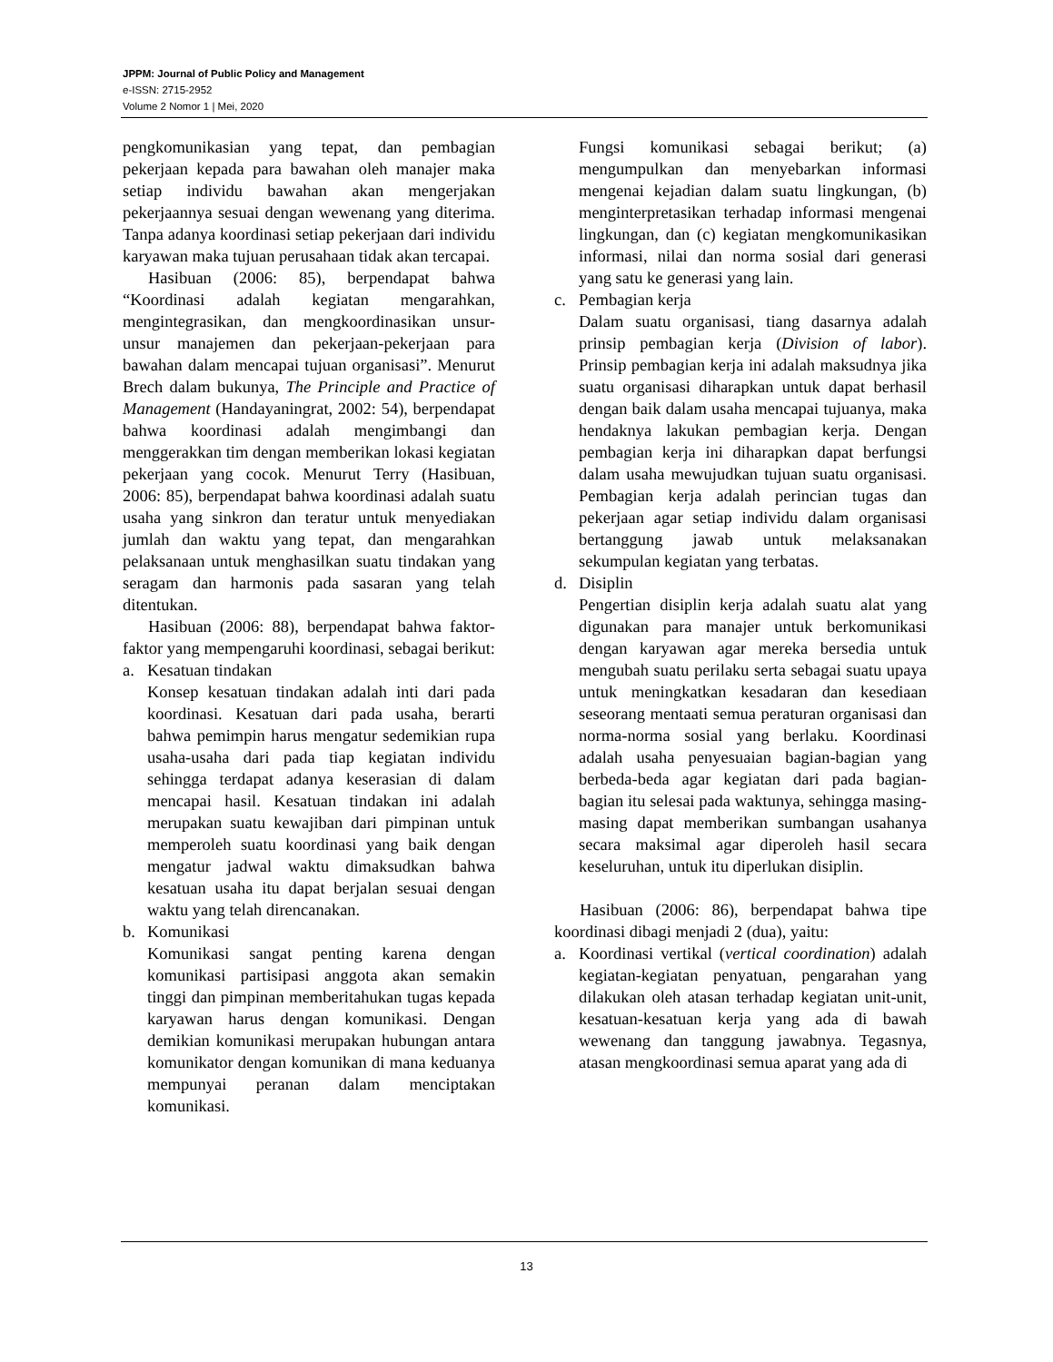JPPM: Journal of Public Policy and Management
e-ISSN: 2715-2952
Volume 2 Nomor 1 | Mei, 2020
pengkomunikasian yang tepat, dan pembagian pekerjaan kepada para bawahan oleh manajer maka setiap individu bawahan akan mengerjakan pekerjaannya sesuai dengan wewenang yang diterima. Tanpa adanya koordinasi setiap pekerjaan dari individu karyawan maka tujuan perusahaan tidak akan tercapai.
Hasibuan (2006: 85), berpendapat bahwa “Koordinasi adalah kegiatan mengarahkan, mengintegrasikan, dan mengkoordinasikan unsur-unsur manajemen dan pekerjaan-pekerjaan para bawahan dalam mencapai tujuan organisasi”. Menurut Brech dalam bukunya, The Principle and Practice of Management (Handayaningrat, 2002: 54), berpendapat bahwa koordinasi adalah mengimbangi dan menggerakkan tim dengan memberikan lokasi kegiatan pekerjaan yang cocok. Menurut Terry (Hasibuan, 2006: 85), berpendapat bahwa koordinasi adalah suatu usaha yang sinkron dan teratur untuk menyediakan jumlah dan waktu yang tepat, dan mengarahkan pelaksanaan untuk menghasilkan suatu tindakan yang seragam dan harmonis pada sasaran yang telah ditentukan.
Hasibuan (2006: 88), berpendapat bahwa faktor-faktor yang mempengaruhi koordinasi, sebagai berikut:
a. Kesatuan tindakan
Konsep kesatuan tindakan adalah inti dari pada koordinasi. Kesatuan dari pada usaha, berarti bahwa pemimpin harus mengatur sedemikian rupa usaha-usaha dari pada tiap kegiatan individu sehingga terdapat adanya keserasian di dalam mencapai hasil. Kesatuan tindakan ini adalah merupakan suatu kewajiban dari pimpinan untuk memperoleh suatu koordinasi yang baik dengan mengatur jadwal waktu dimaksudkan bahwa kesatuan usaha itu dapat berjalan sesuai dengan waktu yang telah direncanakan.
b. Komunikasi
Komunikasi sangat penting karena dengan komunikasi partisipasi anggota akan semakin tinggi dan pimpinan memberitahukan tugas kepada karyawan harus dengan komunikasi. Dengan demikian komunikasi merupakan hubungan antara komunikator dengan komunikan di mana keduanya mempunyai peranan dalam menciptakan komunikasi.
Fungsi komunikasi sebagai berikut; (a) mengumpulkan dan menyebarkan informasi mengenai kejadian dalam suatu lingkungan, (b) menginterpretasikan terhadap informasi mengenai lingkungan, dan (c) kegiatan mengkomunikasikan informasi, nilai dan norma sosial dari generasi yang satu ke generasi yang lain.
c. Pembagian kerja
Dalam suatu organisasi, tiang dasarnya adalah prinsip pembagian kerja (Division of labor). Prinsip pembagian kerja ini adalah maksudnya jika suatu organisasi diharapkan untuk dapat berhasil dengan baik dalam usaha mencapai tujuanya, maka hendaknya lakukan pembagian kerja. Dengan pembagian kerja ini diharapkan dapat berfungsi dalam usaha mewujudkan tujuan suatu organisasi. Pembagian kerja adalah perincian tugas dan pekerjaan agar setiap individu dalam organisasi bertanggung jawab untuk melaksanakan sekumpulan kegiatan yang terbatas.
d. Disiplin
Pengertian disiplin kerja adalah suatu alat yang digunakan para manajer untuk berkomunikasi dengan karyawan agar mereka bersedia untuk mengubah suatu perilaku serta sebagai suatu upaya untuk meningkatkan kesadaran dan kesediaan seseorang mentaati semua peraturan organisasi dan norma-norma sosial yang berlaku. Koordinasi adalah usaha penyesuaian bagian-bagian yang berbeda-beda agar kegiatan dari pada bagian-bagian itu selesai pada waktunya, sehingga masing-masing dapat memberikan sumbangan usahanya secara maksimal agar diperoleh hasil secara keseluruhan, untuk itu diperlukan disiplin.
Hasibuan (2006: 86), berpendapat bahwa tipe koordinasi dibagi menjadi 2 (dua), yaitu:
a. Koordinasi vertikal (vertical coordination) adalah kegiatan-kegiatan penyatuan, pengarahan yang dilakukan oleh atasan terhadap kegiatan unit-unit, kesatuan-kesatuan kerja yang ada di bawah wewenang dan tanggung jawabnya. Tegasnya, atasan mengkoordinasi semua aparat yang ada di
13